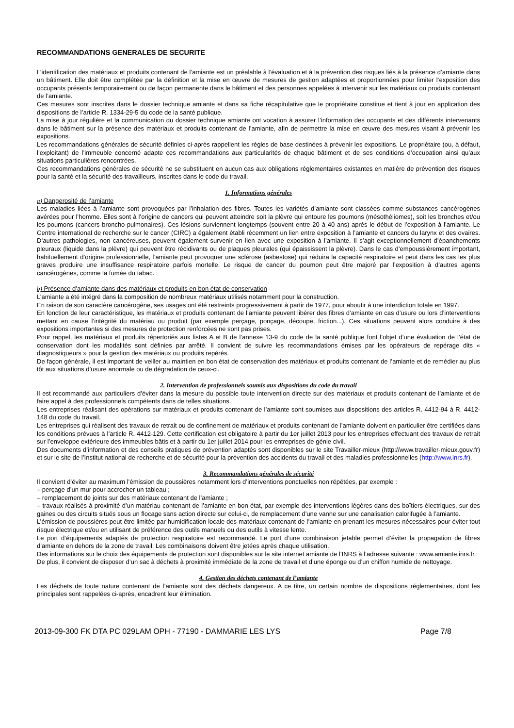RECOMMANDATIONS GENERALES DE SECURITE
L’identification des matériaux et produits contenant de l’amiante est un préalable à l’évaluation et à la prévention des risques liés à la présence d’amiante dans un bâtiment. Elle doit être complétée par la définition et la mise en œuvre de mesures de gestion adaptées et proportionnées pour limiter l’exposition des occupants présents temporairement ou de façon permanente dans le bâtiment et des personnes appelées à intervenir sur les matériaux ou produits contenant de l’amiante.
Ces mesures sont inscrites dans le dossier technique amiante et dans sa fiche récapitulative que le propriétaire constitue et tient à jour en application des dispositions de l’article R. 1334-29-5 du code de la santé publique.
La mise à jour régulière et la communication du dossier technique amiante ont vocation à assurer l’information des occupants et des différents intervenants dans le bâtiment sur la présence des matériaux et produits contenant de l’amiante, afin de permettre la mise en œuvre des mesures visant à prévenir les expositions.
Les recommandations générales de sécurité définies ci-après rappellent les règles de base destinées à prévenir les expositions. Le propriétaire (ou, à défaut, l’exploitant) de l’immeuble concerné adapte ces recommandations aux particularités de chaque bâtiment et de ses conditions d’occupation ainsi qu’aux situations particulières rencontrées.
Ces recommandations générales de sécurité ne se substituent en aucun cas aux obligations réglementaires existantes en matière de prévention des risques pour la santé et la sécurité des travailleurs, inscrites dans le code du travail.
1. Informations générales
a) Dangerosité de l’amiante
Les maladies liées à l’amiante sont provoquées par l’inhalation des fibres. Toutes les variétés d’amiante sont classées comme substances cancérogènes avérées pour l’homme. Elles sont à l’origine de cancers qui peuvent atteindre soit la plèvre qui entoure les poumons (mésothéliomes), soit les bronches et/ou les poumons (cancers broncho-pulmonaires). Ces lésions surviennent longtemps (souvent entre 20 à 40 ans) après le début de l’exposition à l’amiante. Le Centre international de recherche sur le cancer (CIRC) a également établi récemment un lien entre exposition à l’amiante et cancers du larynx et des ovaires. D’autres pathologies, non cancéreuses, peuvent également survenir en lien avec une exposition à l’amiante. Il s’agit exceptionnellement d’épanchements pleuraux (liquide dans la plèvre) qui peuvent être récidivants ou de plaques pleurales (qui épaississent la plèvre). Dans le cas d’empoussièrement important, habituellement d’origine professionnelle, l’amiante peut provoquer une sclérose (asbestose) qui réduira la capacité respiratoire et peut dans les cas les plus graves produire une insuffisance respiratoire parfois mortelle. Le risque de cancer du poumon peut être majoré par l’exposition à d’autres agents cancérogènes, comme la fumée du tabac.
b) Présence d’amiante dans des matériaux et produits en bon état de conservation
L’amiante a été intégré dans la composition de nombreux matériaux utilisés notamment pour la construction.
En raison de son caractère cancérogène, ses usages ont été restreints progressivement à partir de 1977, pour aboutir à une interdiction totale en 1997.
En fonction de leur caractéristique, les matériaux et produits contenant de l’amiante peuvent libérer des fibres d’amiante en cas d’usure ou lors d’interventions mettant en cause l’intégrité du matériau ou produit (par exemple perçage, ponçage, découpe, friction...). Ces situations peuvent alors conduire à des expositions importantes si des mesures de protection renforcées ne sont pas prises.
Pour rappel, les matériaux et produits répertoriés aux listes A et B de l’annexe 13-9 du code de la santé publique font l’objet d’une évaluation de l’état de conservation dont les modalités sont définies par arrêté. Il convient de suivre les recommandations émises par les opérateurs de repérage dits « diagnostiqueurs » pour la gestion des matériaux ou produits repérés.
De façon générale, il est important de veiller au maintien en bon état de conservation des matériaux et produits contenant de l’amiante et de remédier au plus tôt aux situations d’usure anormale ou de dégradation de ceux-ci.
2. Intervention de professionnels soumis aux dispositions du code du travail
Il est recommandé aux particuliers d’éviter dans la mesure du possible toute intervention directe sur des matériaux et produits contenant de l’amiante et de faire appel à des professionnels compétents dans de telles situations.
Les entreprises réalisant des opérations sur matériaux et produits contenant de l’amiante sont soumises aux dispositions des articles R. 4412-94 à R. 4412-148 du code du travail.
Les entreprises qui réalisent des travaux de retrait ou de confinement de matériaux et produits contenant de l’amiante doivent en particulier être certifiées dans les conditions prévues à l’article R. 4412-129. Cette certification est obligatoire à partir du 1er juillet 2013 pour les entreprises effectuant des travaux de retrait sur l’enveloppe extérieure des immeubles bâtis et à partir du 1er juillet 2014 pour les entreprises de génie civil.
Des documents d’information et des conseils pratiques de prévention adaptés sont disponibles sur le site Travailler-mieux (http://www.travailler-mieux.gouv.fr) et sur le site de l’Institut national de recherche et de sécurité pour la prévention des accidents du travail et des maladies professionnelles (http://www.inrs.fr).
3. Recommandations générales de sécurité
Il convient d’éviter au maximum l’émission de poussières notamment lors d’interventions ponctuelles non répétées, par exemple :
– perçage d’un mur pour accrocher un tableau ;
– remplacement de joints sur des matériaux contenant de l’amiante ;
– travaux réalisés à proximité d’un matériau contenant de l’amiante en bon état, par exemple des interventions légères dans des boîtiers électriques, sur des gaines ou des circuits situés sous un flocage sans action directe sur celui-ci, de remplacement d’une vanne sur une canalisation calorifugée à l’amiante.
L’émission de poussières peut être limitée par humidification locale des matériaux contenant de l’amiante en prenant les mesures nécessaires pour éviter tout risque électrique et/ou en utilisant de préférence des outils manuels ou des outils à vitesse lente.
Le port d’équipements adaptés de protection respiratoire est recommandé. Le port d’une combinaison jetable permet d’éviter la propagation de fibres d’amiante en dehors de la zone de travail. Les combinaisons doivent être jetées après chaque utilisation.
Des informations sur le choix des équipements de protection sont disponibles sur le site internet amiante de l’INRS à l’adresse suivante : www.amiante.inrs.fr.
De plus, il convient de disposer d’un sac à déchets à proximité immédiate de la zone de travail et d’une éponge ou d’un chiffon humide de nettoyage.
4. Gestion des déchets contenant de l’amiante
Les déchets de toute nature contenant de l’amiante sont des déchets dangereux. A ce titre, un certain nombre de dispositions réglementaires, dont les principales sont rappelées ci-après, encadrent leur élimination.
2013-09-300 FK DTA PC 029LAM OPH - 77190 - DAMMARIE LES LYS Page 7/8